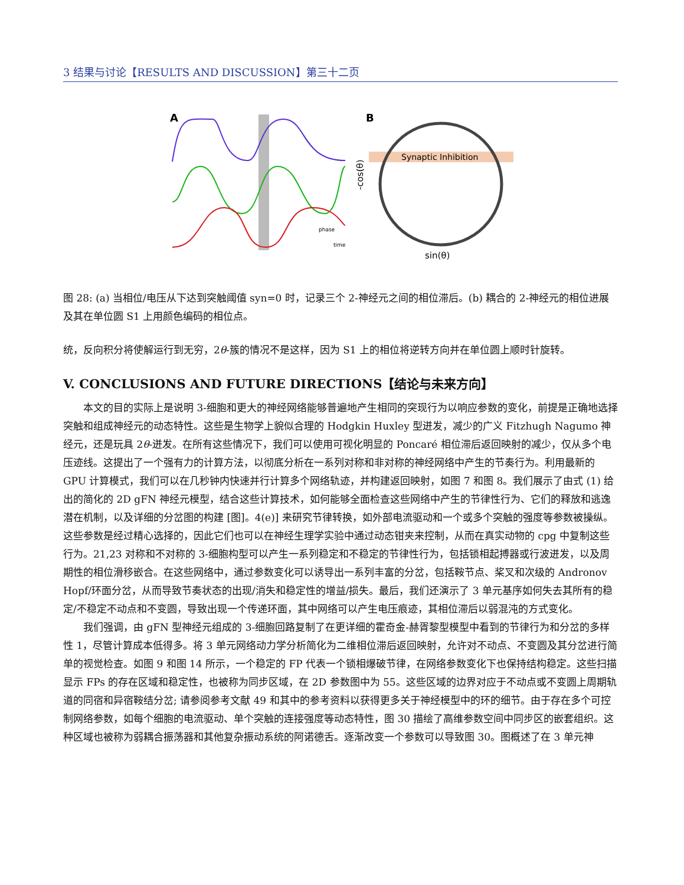3 结果与讨论【RESULTS AND DISCUSSION】第三十二页
A
phase
time
B
Synaptic Inhibition
-cos(θ)
sin(θ)
图 28: (a) 当相位/电压从下达到突触阈值 syn=0 时，记录三个 2-神经元之间的相位滞后。(b) 耦合的 2-神经元的相位进展及其在单位圆 S1 上用颜色编码的相位点。
统，反向积分将使解运行到无穷，2θ-簇的情况不是这样，因为 S1 上的相位将逆转方向并在单位圆上顺时针旋转。
V. CONCLUSIONS AND FUTURE DIRECTIONS【结论与未来方向】
本文的目的实际上是说明 3-细胞和更大的神经网络能够普遍地产生相同的突现行为以响应参数的变化，前提是正确地选择突触和组成神经元的动态特性。这些是生物学上貌似合理的 Hodgkin Huxley 型迸发，减少的广义 Fitzhugh Nagumo 神经元，还是玩具 2θ-迸发。在所有这些情况下，我们可以使用可视化明显的 Poncaré 相位滞后返回映射的减少，仅从多个电压迹线。这提出了一个强有力的计算方法，以彻底分析在一系列对称和非对称的神经网络中产生的节奏行为。利用最新的 GPU 计算模式，我们可以在几秒钟内快速并行计算多个网络轨迹，并构建返回映射，如图 7 和图 8。我们展示了由式 (1) 给出的简化的 2D gFN 神经元模型，结合这些计算技术，如何能够全面检查这些网络中产生的节律性行为、它们的释放和逃逸潜在机制，以及详细的分岔图的构建 [图]。4(e)] 来研究节律转换，如外部电流驱动和一个或多个突触的强度等参数被操纵。这些参数是经过精心选择的，因此它们也可以在神经生理学实验中通过动态钳夹来控制，从而在真实动物的 cpg 中复制这些行为。21,23 对称和不对称的 3-细胞构型可以产生一系列稳定和不稳定的节律性行为，包括锁相起搏器或行波迸发，以及周期性的相位滑移嵌合。在这些网络中，通过参数变化可以诱导出一系列丰富的分岔，包括鞍节点、桨叉和次级的 Andronov Hopf/环面分岔，从而导致节奏状态的出现/消失和稳定性的增益/损失。最后，我们还演示了 3 单元基序如何失去其所有的稳定/不稳定不动点和不变圆，导致出现一个传递环面，其中网络可以产生电压痕迹，其相位滞后以弱混沌的方式变化。
我们强调，由 gFN 型神经元组成的 3-细胞回路复制了在更详细的霍奇金-赫胥黎型模型中看到的节律行为和分岔的多样性 1，尽管计算成本低得多。将 3 单元网络动力学分析简化为二维相位滞后返回映射，允许对不动点、不变圆及其分岔进行简单的视觉检查。如图 9 和图 14 所示，一个稳定的 FP 代表一个锁相爆破节律，在网络参数变化下也保持结构稳定。这些扫描显示 FPs 的存在区域和稳定性，也被称为同步区域，在 2D 参数图中为 55。这些区域的边界对应于不动点或不变圆上周期轨道的同宿和异宿鞍结分岔; 请参阅参考文献 49 和其中的参考资料以获得更多关于神经模型中的环的细节。由于存在多个可控制网络参数，如每个细胞的电流驱动、单个突触的连接强度等动态特性，图 30 描绘了高维参数空间中同步区的嵌套组织。这种区域也被称为弱耦合振荡器和其他复杂振动系统的阿诺德舌。逐渐改变一个参数可以导致图 30。图概述了在 3 单元神